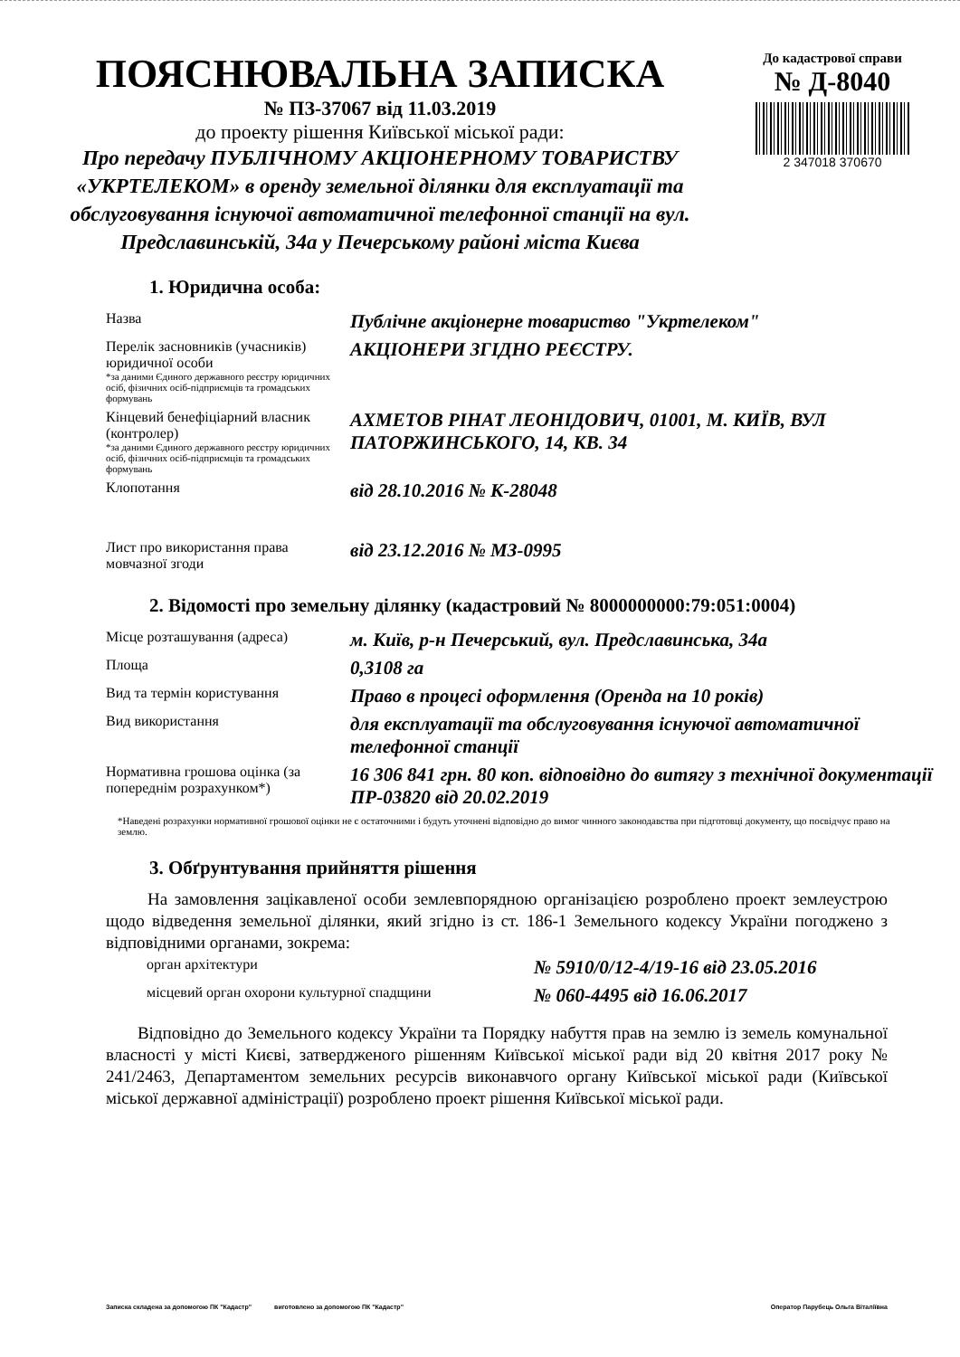ПОЯСНЮВАЛЬНА ЗАПИСКА
№ ПЗ-37067 від 11.03.2019
до проекту рішення Київської міської ради:
Про передачу ПУБЛІЧНОМУ АКЦІОНЕРНОМУ ТОВАРИСТВУ «УКРТЕЛЕКОМ» в оренду земельної ділянки для експлуатації та обслуговування існуючої автоматичної телефонної станції на вул. Предславинській, 34а у Печерському районі міста Києва
До кадастрової справи
№ Д-8040
2 347018 370670
1. Юридична особа:
| Назва | Публічне акціонерне товариство "Укртелеком" |
| Перелік засновників (учасників) юридичної особи *за даними Єдиного державного реєстру юридичних осіб, фізичних осіб-підприємців та громадських формувань | АКЦІОНЕРИ ЗГІДНО РЕЄСТРУ. |
| Кінцевий бенефіціарний власник (контролер) *за даними Єдиного державного реєстру юридичних осіб, фізичних осіб-підприємців та громадських формувань | АХМЕТОВ РІНАТ ЛЕОНІДОВИЧ, 01001, М. КИЇВ, ВУЛ ПАТОРЖИНСЬКОГО, 14, КВ. 34 |
| Клопотання | від 28.10.2016 № К-28048 |
| Лист про використання права мовчазної згоди | від 23.12.2016 № МЗ-0995 |
2. Відомості про земельну ділянку (кадастровий № 8000000000:79:051:0004)
| Місце розташування (адреса) | м. Київ, р-н Печерський, вул. Предславинська, 34а |
| Площа | 0,3108 га |
| Вид та термін користування | Право в процесі оформлення (Оренда на 10 років) |
| Вид використання | для експлуатації та обслуговування існуючої автоматичної телефонної станції |
| Нормативна грошова оцінка (за попереднім розрахунком*) | 16 306 841 грн. 80 коп. відповідно до витягу з технічної документації ПР-03820 від 20.02.2019 |
*Наведені розрахунки нормативної грошової оцінки не є остаточними і будуть уточнені відповідно до вимог чинного законодавства при підготовці документу, що посвідчує право на землю.
3. Обґрунтування прийняття рішення
На замовлення зацікавленої особи землевпорядною організацією розроблено проект землеустрою щодо відведення земельної ділянки, який згідно із ст. 186-1 Земельного кодексу України погоджено з відповідними органами, зокрема:
| орган архітектури | № 5910/0/12-4/19-16 від 23.05.2016 |
| місцевий орган охорони культурної спадщини | № 060-4495 від 16.06.2017 |
Відповідно до Земельного кодексу України та Порядку набуття прав на землю із земель комунальної власності у місті Києві, затвердженого рішенням Київської міської ради від 20 квітня 2017 року № 241/2463, Департаментом земельних ресурсів виконавчого органу Київської міської ради (Київської міської державної адміністрації) розроблено проект рішення Київської міської ради.
Записка складена за допомогою ПК "Кадастр" виготовлено за допомогою ПК "Кадастр" Оператор Парубець Ольга Віталіївна